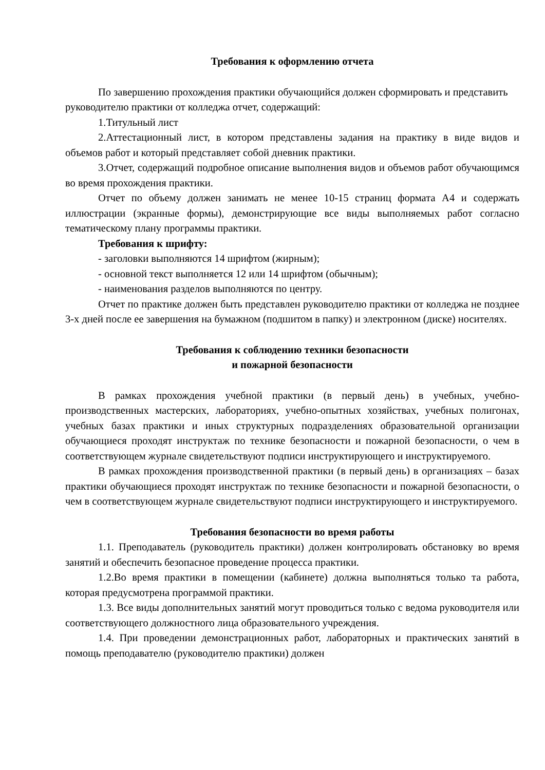Требования к оформлению отчета
По завершению прохождения практики обучающийся должен сформировать и представить руководителю практики от колледжа отчет, содержащий:
1.Титульный лист
2.Аттестационный лист, в котором представлены задания на практику в виде видов и объемов работ и который представляет собой дневник практики.
3.Отчет, содержащий подробное описание выполнения видов и объемов работ обучающимся во время прохождения практики.
Отчет по объему должен занимать не менее 10-15 страниц формата А4 и содержать иллюстрации (экранные формы), демонстрирующие все виды выполняемых работ согласно тематическому плану программы практики.
Требования к шрифту:
- заголовки выполняются 14 шрифтом (жирным);
- основной текст выполняется 12 или 14 шрифтом (обычным);
- наименования разделов выполняются по центру.
Отчет по практике должен быть представлен руководителю практики от колледжа не позднее 3-х дней после ее завершения на бумажном (подшитом в папку) и электронном (диске) носителях.
Требования к соблюдению техники безопасности
и пожарной безопасности
В рамках прохождения учебной практики (в первый день) в учебных, учебно-производственных мастерских, лабораториях, учебно-опытных хозяйствах, учебных полигонах, учебных базах практики и иных структурных подразделениях образовательной организации обучающиеся проходят инструктаж по технике безопасности и пожарной безопасности, о чем в соответствующем журнале свидетельствуют подписи инструктирующего и инструктируемого.
В рамках прохождения производственной практики (в первый день) в организациях – базах практики обучающиеся проходят инструктаж по технике безопасности и пожарной безопасности, о чем в соответствующем журнале свидетельствуют подписи инструктирующего и инструктируемого.
Требования безопасности во время работы
1.1. Преподаватель (руководитель практики) должен контролировать обстановку во время занятий и обеспечить безопасное проведение процесса практики.
1.2.Во время практики в помещении (кабинете) должна выполняться только та работа, которая предусмотрена программой практики.
1.3. Все виды дополнительных занятий могут проводиться только с ведома руководителя или соответствующего должностного лица образовательного учреждения.
1.4. При проведении демонстрационных работ, лабораторных и практических занятий в помощь преподавателю (руководителю практики) должен